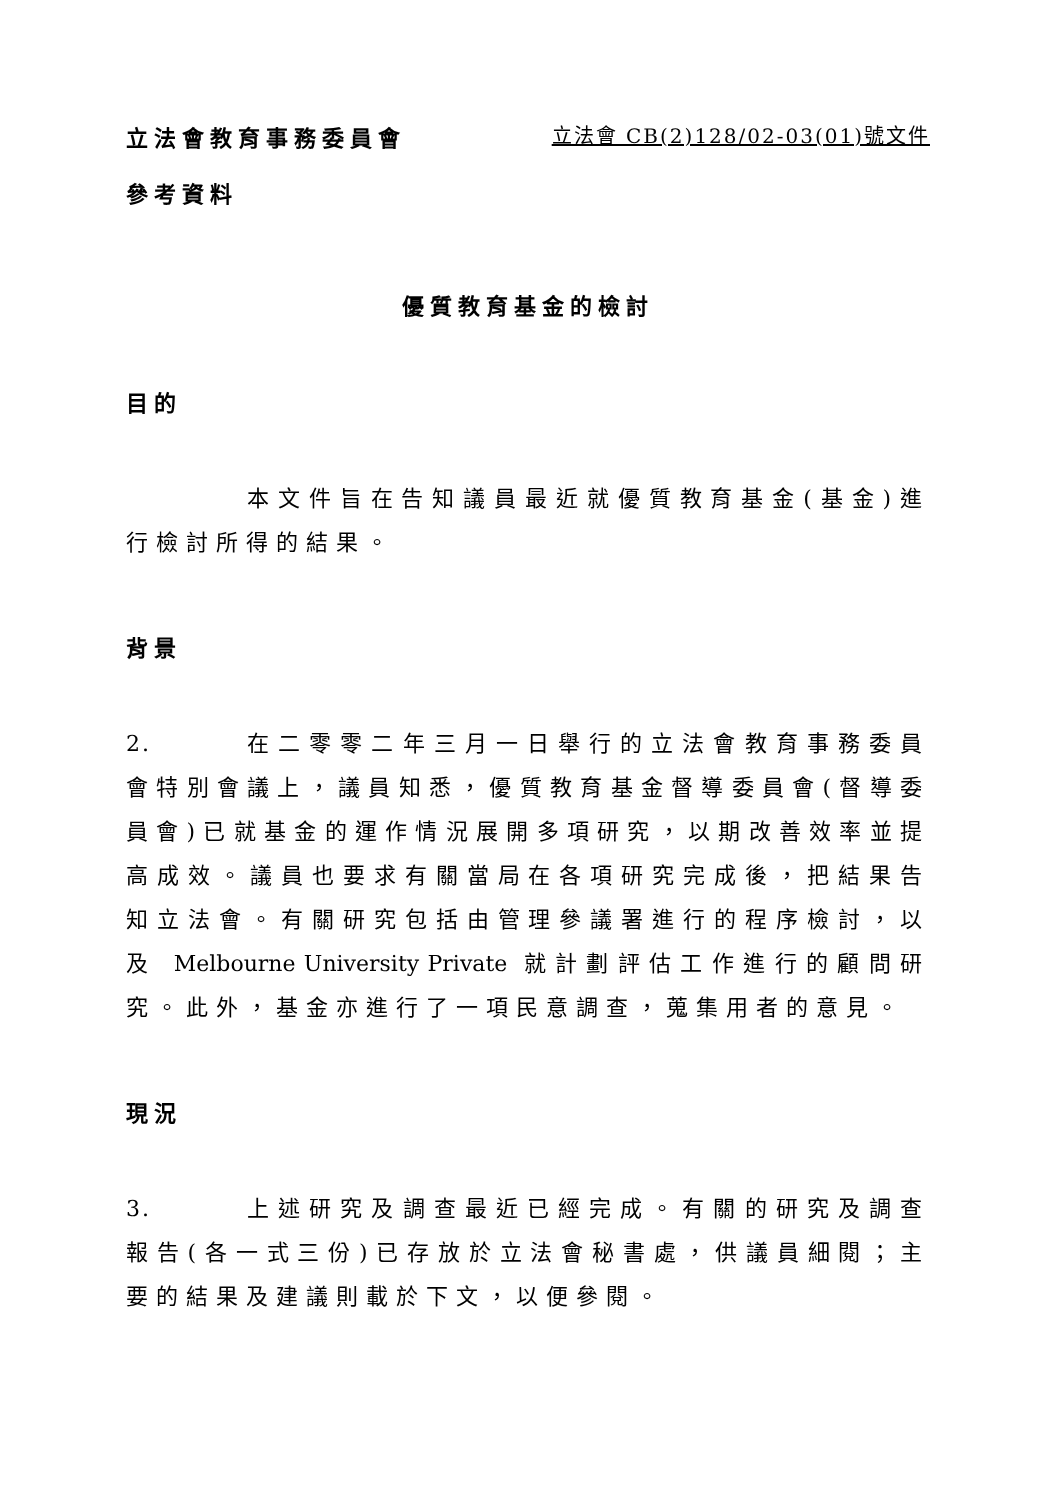立法會教育事務委員會 立法會 CB(2)128/02-03(01)號文件
參考資料
優質教育基金的檢討
目的
本文件旨在告知議員最近就優質教育基金(基金)進行檢討所得的結果。
背景
2. 在二零零二年三月一日舉行的立法會教育事務委員會特別會議上，議員知悉，優質教育基金督導委員會(督導委員會)已就基金的運作情況展開多項研究，以期改善效率並提高成效。議員也要求有關當局在各項研究完成後，把結果告知立法會。有關研究包括由管理參議署進行的程序檢討，以及 Melbourne University Private 就計劃評估工作進行的顧問研究。此外，基金亦進行了一項民意調查，蒐集用者的意見。
現況
3. 上述研究及調查最近已經完成。有關的研究及調查報告(各一式三份)已存放於立法會秘書處，供議員細閱；主要的結果及建議則載於下文，以便參閱。